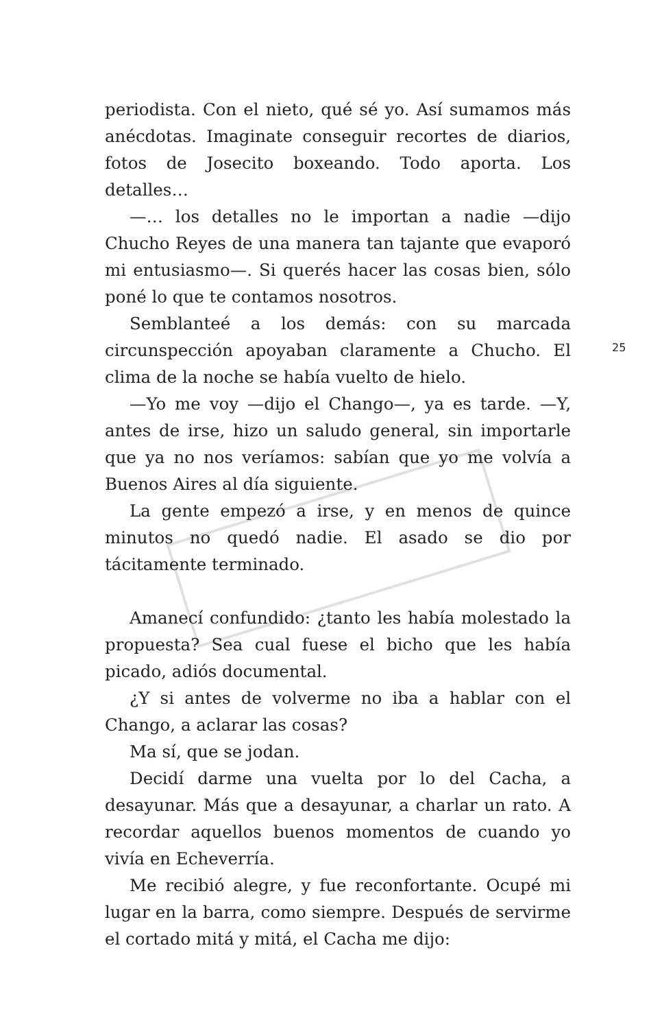periodista. Con el nieto, qué sé yo. Así sumamos más anécdotas. Imaginate conseguir recortes de diarios, fotos de Josecito boxeando. Todo aporta. Los detalles…
—… los detalles no le importan a nadie —dijo Chucho Reyes de una manera tan tajante que evaporó mi entusiasmo—. Si querés hacer las cosas bien, sólo poné lo que te contamos nosotros.
Semblanteé a los demás: con su marcada circunspección apoyaban claramente a Chucho. El clima de la noche se había vuelto de hielo.
—Yo me voy —dijo el Chango—, ya es tarde. —Y, antes de irse, hizo un saludo general, sin importarle que ya no nos veríamos: sabían que yo me volvía a Buenos Aires al día siguiente.
La gente empezó a irse, y en menos de quince minutos no quedó nadie. El asado se dio por tácitamente terminado.
Amanecí confundido: ¿tanto les había molestado la propuesta? Sea cual fuese el bicho que les había picado, adiós documental.
¿Y si antes de volverme no iba a hablar con el Chango, a aclarar las cosas?
Ma sí, que se jodan.
Decidí darme una vuelta por lo del Cacha, a desayunar. Más que a desayunar, a charlar un rato. A recordar aquellos buenos momentos de cuando yo vivía en Echeverría.
Me recibió alegre, y fue reconfortante. Ocupé mi lugar en la barra, como siempre. Después de servirme el cortado mitá y mitá, el Cacha me dijo:
25